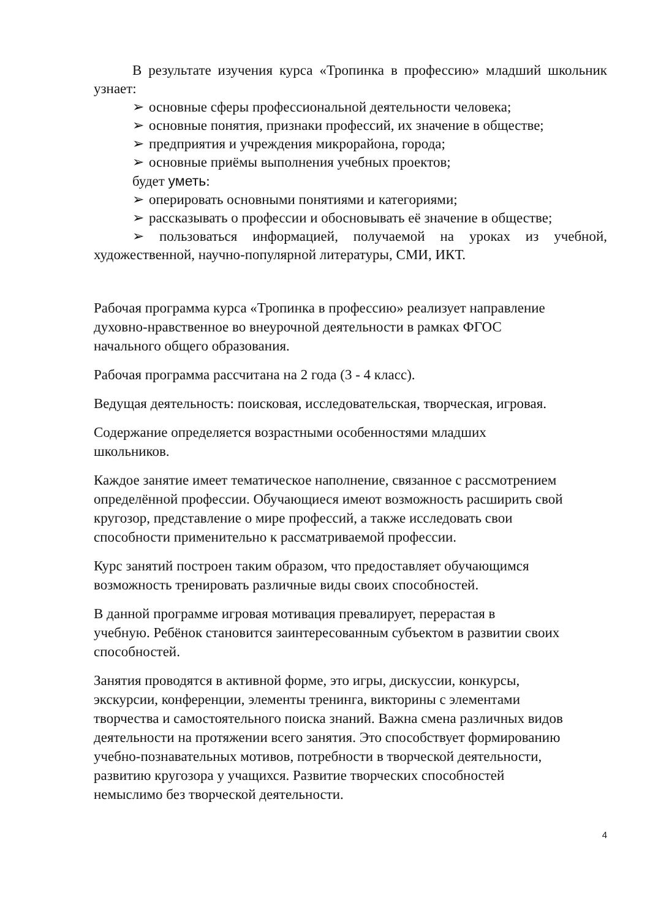В результате изучения курса «Тропинка в профессию» младший школьник узнает:
➢ основные сферы профессиональной деятельности человека;
➢ основные понятия, признаки профессий, их значение в обществе;
➢ предприятия и учреждения микрорайона, города;
➢ основные приёмы выполнения учебных проектов;
будет уметь:
➢ оперировать основными понятиями и категориями;
➢ рассказывать о профессии и обосновывать её значение в обществе;
➢ пользоваться информацией, получаемой на уроках из учебной, художественной, научно-популярной литературы, СМИ, ИКТ.
Рабочая программа курса «Тропинка в профессию» реализует направление
духовно-нравственное во внеурочной деятельности в рамках ФГОС
начального общего образования.
Рабочая программа рассчитана на 2 года (3 - 4 класс).
Ведущая деятельность: поисковая, исследовательская, творческая, игровая.
Содержание определяется возрастными особенностями младших
школьников.
Каждое занятие имеет тематическое наполнение, связанное с рассмотрением
определённой профессии. Обучающиеся имеют возможность расширить свой
кругозор, представление о мире профессий, а также исследовать свои
способности применительно к рассматриваемой профессии.
Курс занятий построен таким образом, что предоставляет обучающимся
возможность тренировать различные виды своих способностей.
В данной программе игровая мотивация превалирует, перерастая в
учебную. Ребёнок становится заинтересованным субъектом в развитии своих
способностей.
Занятия проводятся в активной форме, это игры, дискуссии, конкурсы,
экскурсии, конференции, элементы тренинга, викторины с элементами
творчества и самостоятельного поиска знаний. Важна смена различных видов
деятельности на протяжении всего занятия. Это способствует формированию
учебно-познавательных мотивов, потребности в творческой деятельности,
развитию кругозора у учащихся. Развитие творческих способностей
немыслимо без творческой деятельности.
4